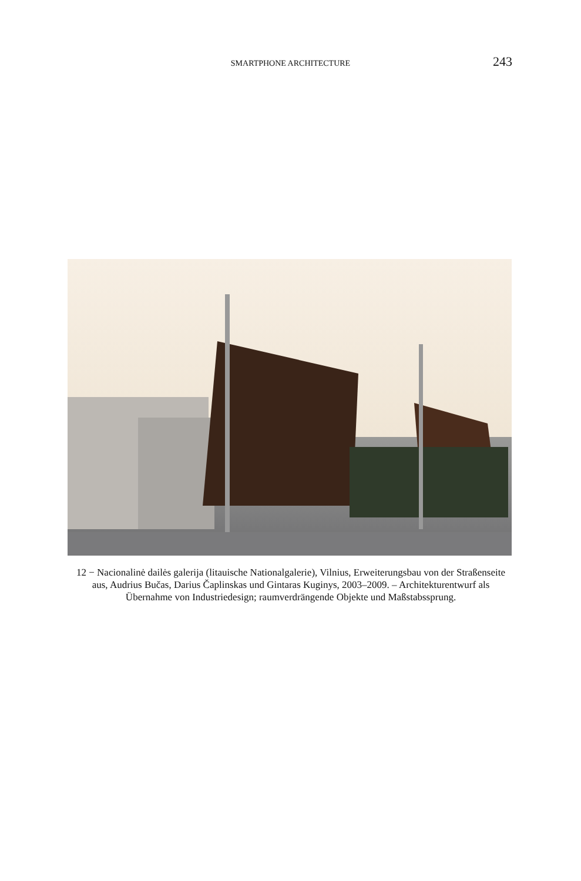SMARTPHONE ARCHITECTURE 243
12 − Nacionalinė dailės galerija (litauische Nationalgalerie), Vilnius, Erweiterungsbau von der Straßenseite aus, Audrius Bučas, Darius Čaplinskas und Gintaras Kuginys, 2003–2009. – Architekturentwurf als Übernahme von Industriedesign; raumverdrängende Objekte und Maßstabssprung.